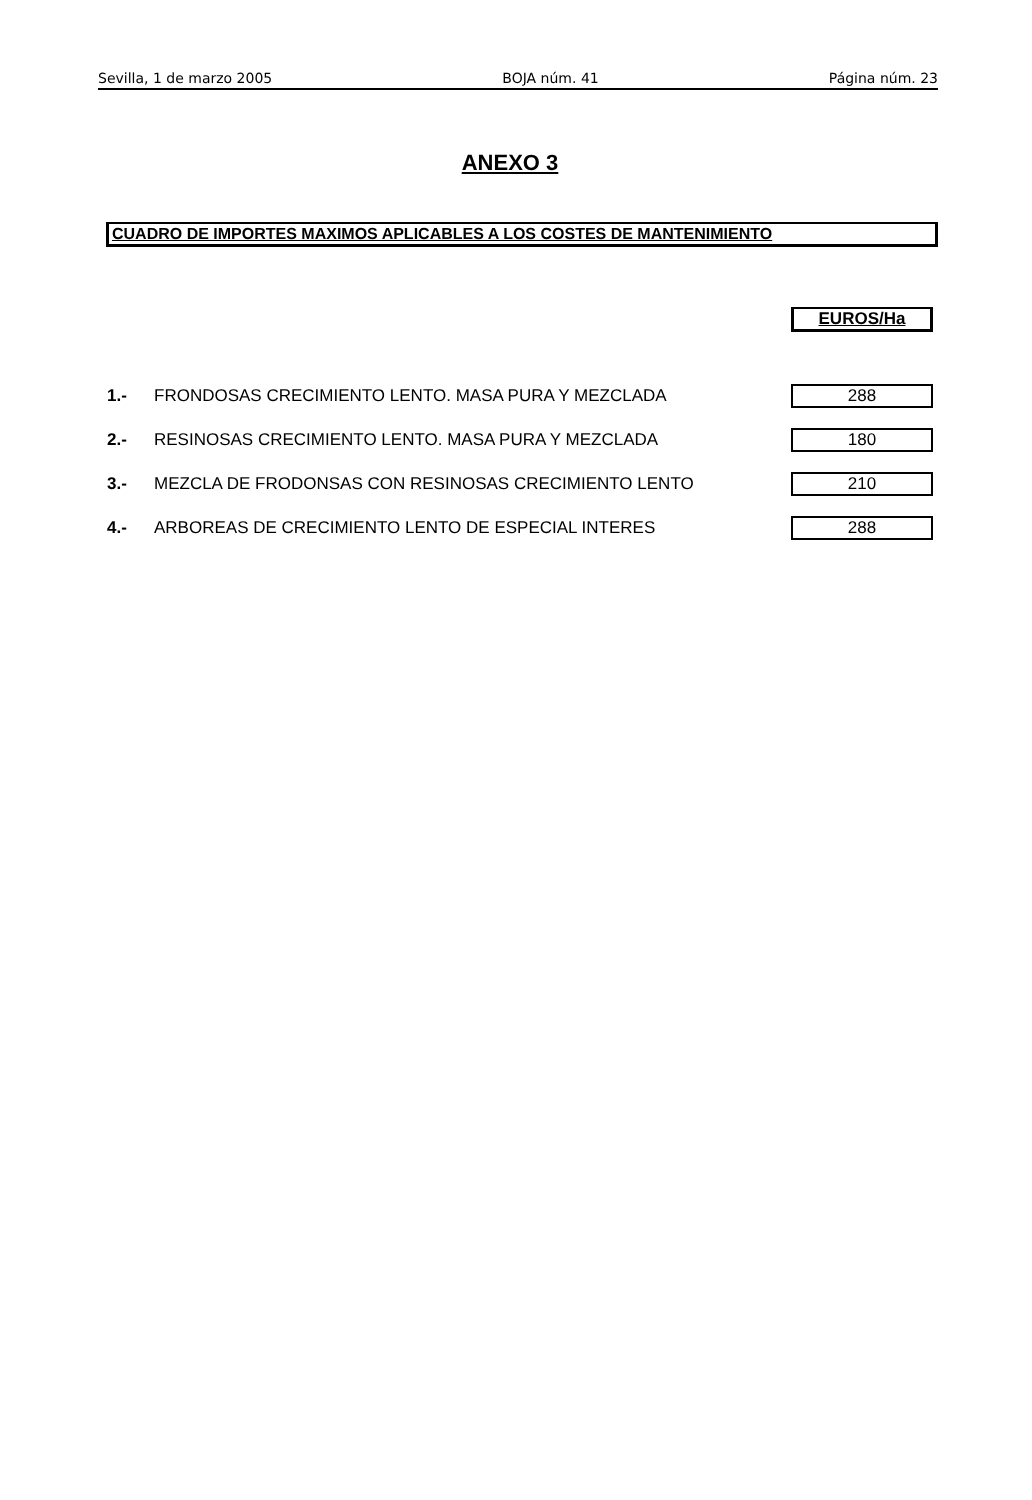Sevilla, 1 de marzo 2005 BOJA núm. 41 Página núm. 23
ANEXO 3
CUADRO DE IMPORTES MAXIMOS APLICABLES A LOS COSTES DE MANTENIMIENTO
| | | EUROS/Ha |
| --- | --- | --- |
| 1.- | FRONDOSAS CRECIMIENTO LENTO. MASA PURA Y MEZCLADA | 288 |
| 2.- | RESINOSAS CRECIMIENTO LENTO. MASA PURA Y MEZCLADA | 180 |
| 3.- | MEZCLA DE FRODONSAS CON RESINOSAS CRECIMIENTO LENTO | 210 |
| 4.- | ARBOREAS DE CRECIMIENTO LENTO DE ESPECIAL INTERES | 288 |